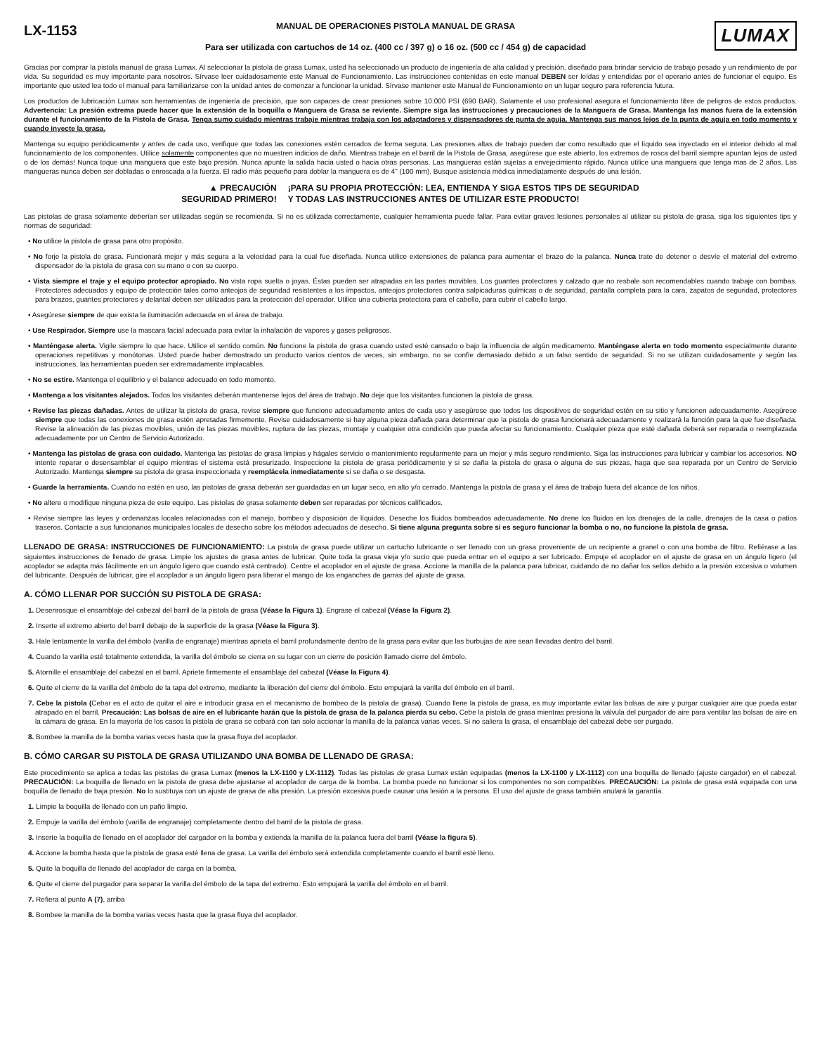LX-1153
MANUAL DE OPERACIONES PISTOLA MANUAL DE GRASA
Para ser utilizada con cartuchos de 14 oz. (400 cc / 397 g) o 16 oz. (500 cc / 454 g) de capacidad
LUMAX
Gracias por comprar la pistola manual de grasa Lumax. Al seleccionar la pistola de grasa Lumax, usted ha seleccionado un producto de ingeniería de alta calidad y precisión, diseñado para brindar servicio de trabajo pesado y un rendimiento de por vida. Su seguridad es muy importante para nosotros. Sírvase leer cuidadosamente este Manual de Funcionamiento. Las instrucciones contenidas en este manual DEBEN ser leídas y entendidas por el operario antes de funcionar el equipo. Es importante que usted lea todo el manual para familiarizarse con la unidad antes de comenzar a funcionar la unidad. Sírvase mantener este Manual de Funcionamiento en un lugar seguro para referencia futura.
Los productos de lubricación Lumax son herramientas de ingeniería de precisión, que son capaces de crear presiones sobre 10.000 PSI (690 BAR). Solamente el uso profesional asegura el funcionamiento libre de peligros de estos productos. Advertencia: La presión extrema puede hacer que la extensión de la boquilla o Manguera de Grasa se reviente. Siempre siga las instrucciones y precauciones de la Manguera de Grasa. Mantenga las manos fuera de la extensión durante el funcionamiento de la Pistola de Grasa. Tenga sumo cuidado mientras trabaje mientras trabaja con los adaptadores y dispensadores de punta de aguja. Mantenga sus manos lejos de la punta de aguja en todo momento y cuando inyecte la grasa.
Mantenga su equipo periódicamente y antes de cada uso, verifique que todas las conexiones estén cerrados de forma segura. Las presiones altas de trabajo pueden dar como resultado que el líquido sea inyectado en el interior debido al mal funcionamiento de los componentes. Utilice solamente componentes que no muestren indicios de daño. Mientras trabaje en el barril de la Pistola de Grasa, asegúrese que este abierto, los extremos de rosca del barril siempre apuntan lejos de usted o de los demás! Nunca toque una manguera que este bajo presión. Nunca apunte la salida hacia usted o hacia otras personas. Las mangueras están sujetas a envejecimiento rápido. Nunca utilice una manguera que tenga mas de 2 años. Las mangueras nunca deben ser dobladas o enroscada a la fuerza. El radio más pequeño para doblar la manguera es de 4" (100 mm). Busque asistencia médica inmediatamente después de una lesión.
▲ PRECAUCIÓN
SEGURIDAD PRIMERO!
¡PARA SU PROPIA PROTECCIÓN: LEA, ENTIENDA Y SIGA ESTOS TIPS DE SEGURIDAD
Y TODAS LAS INSTRUCCIONES ANTES DE UTILIZAR ESTE PRODUCTO!
Las pistolas de grasa solamente deberían ser utilizadas según se recomienda. Si no es utilizada correctamente, cualquier herramienta puede fallar. Para evitar graves lesiones personales al utilizar su pistola de grasa, siga los siguientes tips y normas de seguridad:
• No utilice la pistola de grasa para otro propósito.
• No forje la pistola de grasa. Funcionará mejor y más segura a la velocidad para la cual fue diseñada. Nunca utilice extensiones de palanca para aumentar el brazo de la palanca. Nunca trate de detener o desvíe el material del extremo dispensador de la pistola de grasa con su mano o con su cuerpo.
• Vista siempre el traje y el equipo protector apropiado. No vista ropa suelta o joyas. Éstas pueden ser atrapadas en las partes movibles. Los guantes protectores y calzado que no resbale son recomendables cuando trabaje con bombas. Protectores adecuados y equipo de protección tales como anteojos de seguridad resistentes a los impactos, anteojos protectores contra salpicaduras químicas o de seguridad, pantalla completa para la cara, zapatos de seguridad, protectores para brazos, guantes protectores y delantal deben ser utilizados para la protección del operador. Utilice una cubierta protectora para el cabello, para cubrir el cabello largo.
• Asegúrese siempre de que exista la iluminación adecuada en el área de trabajo.
• Use Respirador. Siempre use la mascara facial adecuada para evitar la inhalación de vapores y gases peligrosos.
• Manténgase alerta. Vigile siempre lo que hace. Utilice el sentido común. No funcione la pistola de grasa cuando usted esté cansado o bajo la influencia de algún medicamento. Manténgase alerta en todo momento especialmente durante operaciones repetitivas y monótonas. Usted puede haber demostrado un producto varios cientos de veces, sin embargo, no se confíe demasiado debido a un falso sentido de seguridad. Si no se utilizan cuidadosamente y según las instrucciones, las herramientas pueden ser extremadamente implacables.
• No se estire. Mantenga el equilibrio y el balance adecuado en todo momento.
• Mantenga a los visitantes alejados. Todos los visitantes deberán mantenerse lejos del área de trabajo. No deje que los visitantes funcionen la pistola de grasa.
• Revise las piezas dañadas. Antes de utilizar la pistola de grasa, revise siempre que funcione adecuadamente antes de cada uso y asegúrese que todos los dispositivos de seguridad estén en su sitio y funcionen adecuadamente. Asegúrese siempre que todas las conexiones de grasa estén apretadas firmemente. Revise cuidadosamente si hay alguna pieza dañada para determinar que la pistola de grasa funcionará adecuadamente y realizará la función para la que fue diseñada. Revise la alineación de las piezas movibles, unión de las piezas movibles, ruptura de las piezas, montaje y cualquier otra condición que pueda afectar su funcionamiento. Cualquier pieza que esté dañada deberá ser reparada o reemplazada adecuadamente por un Centro de Servicio Autorizado.
• Mantenga las pistolas de grasa con cuidado. Mantenga las pistolas de grasa limpias y hágales servicio o mantenimiento regularmente para un mejor y más seguro rendimiento. Siga las instrucciones para lubricar y cambiar los accesorios. NO intente reparar o desensamblar el equipo mientras el sistema está presurizado. Inspeccione la pistola de grasa periódicamente y si se daña la pistola de grasa o alguna de sus piezas, haga que sea reparada por un Centro de Servicio Autorizado. Mantenga siempre su pistola de grasa inspeccionada y reemplácela inmediatamente si se daña o se desgasta.
• Guarde la herramienta. Cuando no estén en uso, las pistolas de grasa deberán ser guardadas en un lugar seco, en alto y/o cerrado. Mantenga la pistola de grasa y el área de trabajo fuera del alcance de los niños.
• No altere o modifique ninguna pieza de este equipo. Las pistolas de grasa solamente deben ser reparadas por técnicos calificados.
• Revise siempre las leyes y ordenanzas locales relacionadas con el manejo, bombeo y disposición de líquidos. Deseche los fluidos bombeados adecuadamente. No drene los fluidos en los drenajes de la calle, drenajes de la casa o patios traseros. Contacte a sus funcionarios municipales locales de desecho sobre los métodos adecuados de desecho. Si tiene alguna pregunta sobre si es seguro funcionar la bomba o no, no funcione la pistola de grasa.
LLENADO DE GRASA: INSTRUCCIONES DE FUNCIONAMIENTO: La pistola de grasa puede utilizar un cartucho lubricante o ser llenado con un grasa proveniente de un recipiente a granel o con una bomba de filtro. Refiérase a las siguientes instrucciones de llenado de grasa. Limpie los ajustes de grasa antes de lubricar. Quite toda la grasa vieja y/o sucio que pueda entrar en el equipo a ser lubricado. Empuje el acoplador en el ajuste de grasa en un ángulo ligero (el acoplador se adapta más fácilmente en un ángulo ligero que cuando está centrado). Centre el acoplador en el ajuste de grasa. Accione la manilla de la palanca para lubricar, cuidando de no dañar los sellos debido a la presión excesiva o volumen del lubricante. Después de lubricar, gire el acoplador a un ángulo ligero para liberar el mango de los enganches de garras del ajuste de grasa.
A. CÓMO LLENAR POR SUCCIÓN SU PISTOLA DE GRASA:
1. Desenrosque el ensamblaje del cabezal del barril de la pistola de grasa (Véase la Figura 1). Engrase el cabezal (Véase la Figura 2).
2. Inserte el extremo abierto del barril debajo de la superficie de la grasa (Véase la Figura 3).
3. Hale lentamente la varilla del émbolo (varilla de engranaje) mientras aprieta el barril profundamente dentro de la grasa para evitar que las burbujas de aire sean llevadas dentro del barril.
4. Cuando la varilla esté totalmente extendida, la varilla del émbolo se cierra en su lugar con un cierre de posición llamado cierre del émbolo.
5. Atornille el ensamblaje del cabezal en el barril. Apriete firmemente el ensamblaje del cabezal (Véase la Figura 4).
6. Quite el cierre de la varilla del émbolo de la tapa del extremo, mediante la liberación del cierre del émbolo. Esto empujará la varilla del émbolo en el barril.
7. Cebe la pistola (Cebar es el acto de quitar el aire e introducir grasa en el mecanismo de bombeo de la pistola de grasa). Cuando llene la pistola de grasa, es muy importante evitar las bolsas de aire y purgar cualquier aire que pueda estar atrapado en el barril. Precaución: Las bolsas de aire en el lubricante harán que la pistola de grasa de la palanca pierda su cebo. Cebe la pistola de grasa mientras presiona la válvula del purgador de aire para ventilar las bolsas de aire en la cámara de grasa. En la mayoría de los casos la pistola de grasa se cebará con tan solo accionar la manilla de la palanca varias veces. Si no saliera la grasa, el ensamblaje del cabezal debe ser purgado.
8. Bombee la manilla de la bomba varias veces hasta que la grasa fluya del acoplador.
B. CÓMO CARGAR SU PISTOLA DE GRASA UTILIZANDO UNA BOMBA DE LLENADO DE GRASA:
Este procedimiento se aplica a todas las pistolas de grasa Lumax (menos la LX-1100 y LX-1112). Todas las pistolas de grasa Lumax están equipadas (menos la LX-1100 y LX-1112) con una boquilla de llenado (ajuste cargador) en el cabezal. PRECAUCIÓN: La boquilla de llenado en la pistola de grasa debe ajustarse al acoplador de carga de la bomba. La bomba puede no funcionar si los componentes no son compatibles. PRECAUCIÓN: La pistola de grasa está equipada con una boquilla de llenado de baja presión. No lo sustituya con un ajuste de grasa de alta presión. La presión excesiva puede causar una lesión a la persona. El uso del ajuste de grasa también anulará la garantía.
1. Limpie la boquilla de llenado con un paño limpio.
2. Empuje la varilla del émbolo (varilla de engranaje) completamente dentro del barril de la pistola de grasa.
3. Inserte la boquilla de llenado en el acoplador del cargador en la bomba y extienda la manilla de la palanca fuera del barril (Véase la figura 5).
4. Accione la bomba hasta que la pistola de grasa esté llena de grasa. La varilla del émbolo será extendida completamente cuando el barril esté lleno.
5. Quite la boquilla de llenado del acoplador de carga en la bomba.
6. Quite el cierre del purgador para separar la varilla del émbolo de la tapa del extremo. Esto empujará la varilla del émbolo en el barril.
7. Refiera al punto A (7), arriba
8. Bombee la manilla de la bomba varias veces hasta que la grasa fluya del acoplador.